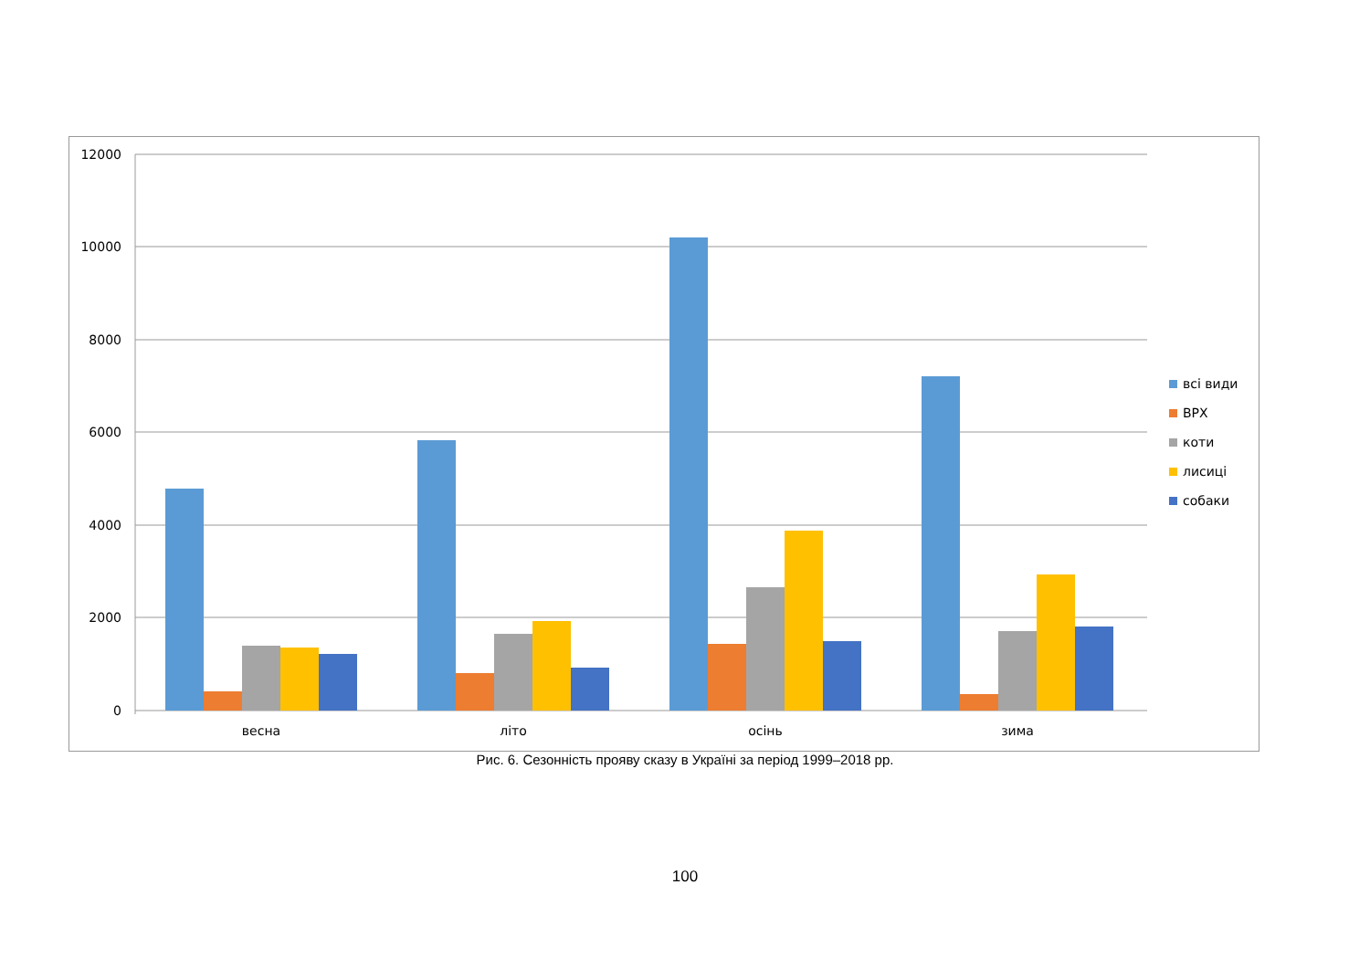12000
10000
8000
6000
4000
2000
0
весна
літо
осінь
зима
всі види
ВРХ
коти
лисиці
собаки
Рис. 6. Сезонність прояву сказу в Україні за період 1999–2018 рр.
100